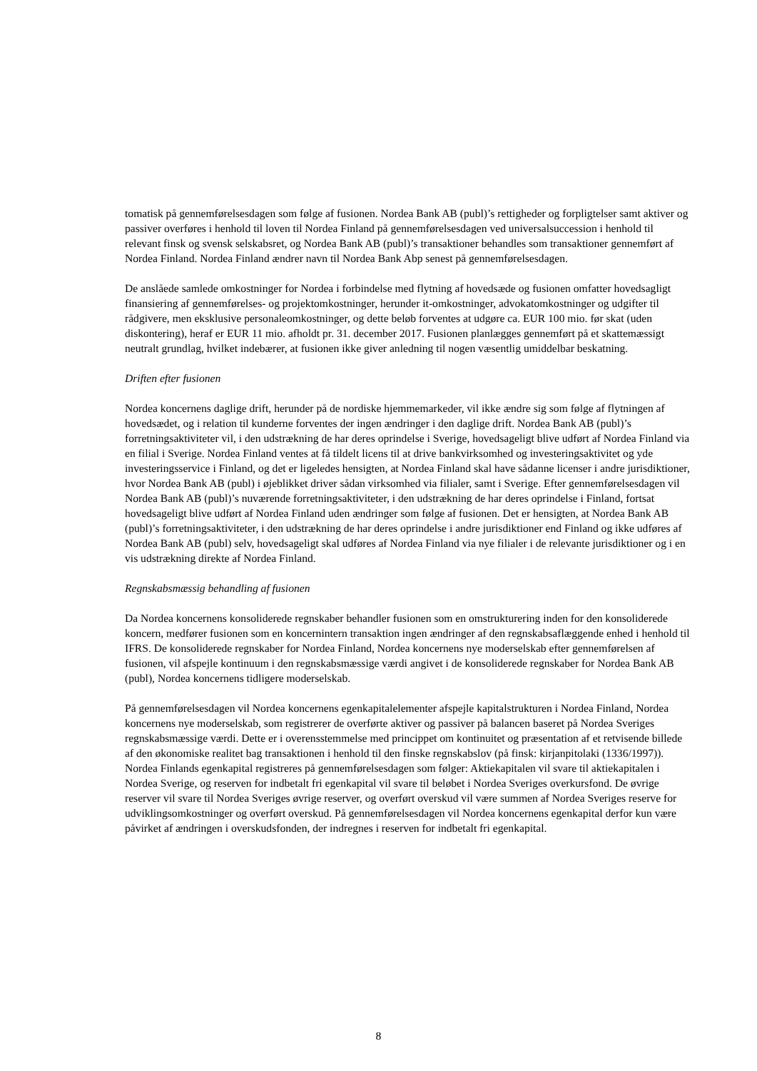tomatisk på gennemførelsesdagen som følge af fusionen. Nordea Bank AB (publ)’s rettigheder og forpligtelser samt aktiver og passiver overføres i henhold til loven til Nordea Finland på gennemførelsesdagen ved universalsuccession i henhold til relevant finsk og svensk selskabsret, og Nordea Bank AB (publ)’s transaktioner behandles som transaktioner gennemført af Nordea Finland. Nordea Finland ændrer navn til Nordea Bank Abp senest på gennemførelsesdagen.
De anslåede samlede omkostninger for Nordea i forbindelse med flytning af hovedsæde og fusionen omfatter hovedsagligt finansiering af gennemførelses- og projektomkostninger, herunder it-omkostninger, advokatomkostninger og udgifter til rådgivere, men eksklusive personaleomkostninger, og dette beløb forventes at udgøre ca. EUR 100 mio. før skat (uden diskontering), heraf er EUR 11 mio. afholdt pr. 31. december 2017. Fusionen planlægges gennemført på et skattemæssigt neutralt grundlag, hvilket indebærer, at fusionen ikke giver anledning til nogen væsentlig umiddelbar beskatning.
Driften efter fusionen
Nordea koncernens daglige drift, herunder på de nordiske hjemmemarkeder, vil ikke ændre sig som følge af flytningen af hovedsædet, og i relation til kunderne forventes der ingen ændringer i den daglige drift. Nordea Bank AB (publ)’s forretningsaktiviteter vil, i den udstrækning de har deres oprindelse i Sverige, hovedsageligt blive udført af Nordea Finland via en filial i Sverige. Nordea Finland ventes at få tildelt licens til at drive bankvirksomhed og investeringsaktivitet og yde investeringsservice i Finland, og det er ligeledes hensigten, at Nordea Finland skal have sådanne licenser i andre jurisdiktioner, hvor Nordea Bank AB (publ) i øjeblikket driver sådan virksomhed via filialer, samt i Sverige. Efter gennemførelsesdagen vil Nordea Bank AB (publ)’s nuværende forretningsaktiviteter, i den udstrækning de har deres oprindelse i Finland, fortsat hovedsageligt blive udført af Nordea Finland uden ændringer som følge af fusionen. Det er hensigten, at Nordea Bank AB (publ)’s forretningsaktiviteter, i den udstrækning de har deres oprindelse i andre jurisdiktioner end Finland og ikke udføres af Nordea Bank AB (publ) selv, hovedsageligt skal udføres af Nordea Finland via nye filialer i de relevante jurisdiktioner og i en vis udstrækning direkte af Nordea Finland.
Regnskabsmæssig behandling af fusionen
Da Nordea koncernens konsoliderede regnskaber behandler fusionen som en omstrukturering inden for den konsoliderede koncern, medfører fusionen som en koncernintern transaktion ingen ændringer af den regnskabsaflæggende enhed i henhold til IFRS. De konsoliderede regnskaber for Nordea Finland, Nordea koncernens nye moderselskab efter gennemførelsen af fusionen, vil afspejle kontinuum i den regnskabsmæssige værdi angivet i de konsoliderede regnskaber for Nordea Bank AB (publ), Nordea koncernens tidligere moderselskab.
På gennemførelsesdagen vil Nordea koncernens egenkapitalelementer afspejle kapitalstrukturen i Nordea Finland, Nordea koncernens nye moderselskab, som registrerer de overførte aktiver og passiver på balancen baseret på Nordea Sveriges regnskabsmæssige værdi. Dette er i overensstemmelse med princippet om kontinuitet og præsentation af et retvisende billede af den økonomiske realitet bag transaktionen i henhold til den finske regnskabslov (på finsk: kirjanpitolaki (1336/1997)). Nordea Finlands egenkapital registreres på gennemførelsesdagen som følger: Aktiekapitalen vil svare til aktiekapitalen i Nordea Sverige, og reserven for indbetalt fri egenkapital vil svare til beløbet i Nordea Sveriges overkursfond. De øvrige reserver vil svare til Nordea Sveriges øvrige reserver, og overført overskud vil være summen af Nordea Sveriges reserve for udviklingsomkostninger og overført overskud. På gennemførelsesdagen vil Nordea koncernens egenkapital derfor kun være påvirket af ændringen i overskudsfonden, der indregnes i reserven for indbetalt fri egenkapital.
8